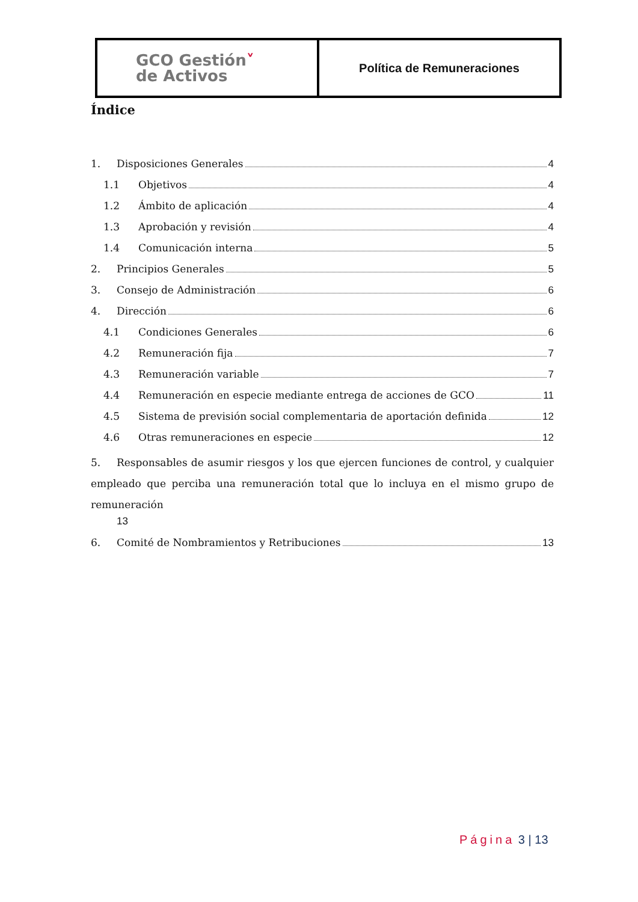| GCO Gestión ˅ de Activos | Política de Remuneraciones |
Índice
1. Disposiciones Generales 4
1.1 Objetivos 4
1.2 Ámbito de aplicación 4
1.3 Aprobación y revisión 4
1.4 Comunicación interna 5
2. Principios Generales 5
3. Consejo de Administración 6
4. Dirección 6
4.1 Condiciones Generales 6
4.2 Remuneración fija 7
4.3 Remuneración variable 7
4.4 Remuneración en especie mediante entrega de acciones de GCO 11
4.5 Sistema de previsión social complementaria de aportación definida 12
4.6 Otras remuneraciones en especie 12
5. Responsables de asumir riesgos y los que ejercen funciones de control, y cualquier empleado que perciba una remuneración total que lo incluya en el mismo grupo de remuneración
13
6. Comité de Nombramientos y Retribuciones 13
Página 3 | 13